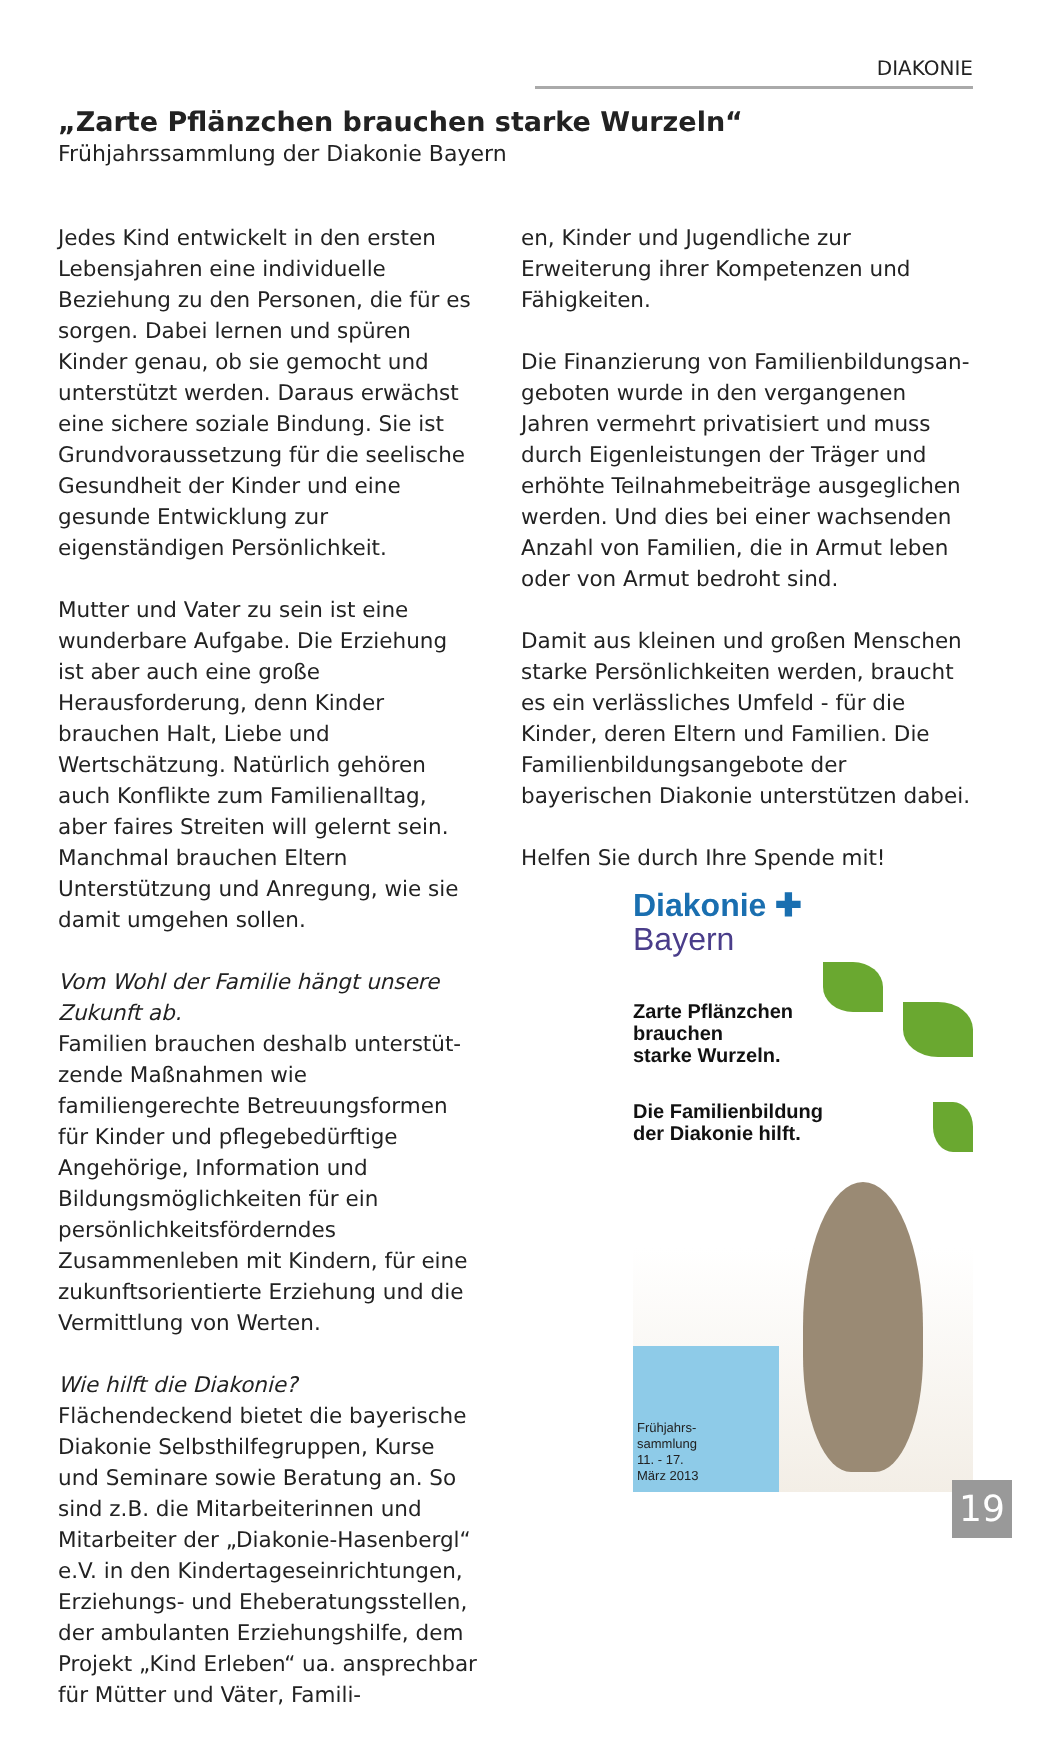DIAKONIE
„Zarte Pflänzchen brauchen starke Wurzeln“
Frühjahrssammlung der Diakonie Bayern
Jedes Kind entwickelt in den ersten Lebens­jahren eine individuelle Beziehung zu den Personen, die für es sorgen. Dabei lernen und spüren Kinder genau, ob sie gemocht und unterstützt werden. Daraus erwächst eine sichere soziale Bindung. Sie ist Grund­voraussetzung für die seelische Gesundheit der Kinder und eine gesunde Entwicklung zur eigenständigen Persönlichkeit.
Mutter und Vater zu sein ist eine wunder­bare Aufgabe. Die Erziehung ist aber auch eine große Herausforderung, denn Kinder brauchen Halt, Liebe und Wertschätzung. Natürlich gehören auch Konflikte zum Familienalltag, aber faires Streiten will gelernt sein. Manchmal brauchen Eltern Unterstützung und Anregung, wie sie damit umgehen sollen.
Vom Wohl der Familie hängt unsere Zukunft ab.
Familien brauchen deshalb unterstüt­zende Maßnahmen wie familiengerechte Betreuungsformen für Kinder und pflege­bedürftige Angehörige, Information und Bildungsmöglichkeiten für ein persönlich­keitsförderndes Zusammenleben mit Kin­dern, für eine zukunftsorientierte Erziehung und die Vermittlung von Werten.
Wie hilft die Diakonie?
Flächendeckend bietet die bayerische Diakonie Selbsthilfegruppen, Kurse und Seminare sowie Beratung an. So sind z.B. die Mitarbeiterinnen und Mitarbeiter der „Diakonie-Hasenbergl“ e.V. in den Kin­dertageseinrichtungen, Erziehungs- und Eheberatungsstellen, der ambulanten Erzie­hungshilfe, dem Projekt „Kind Erleben“ ua. ansprechbar für Mütter und Väter, Famili-
en, Kinder und Jugendliche zur Erweiterung ihrer Kompetenzen und Fähigkeiten.
Die Finanzierung von Familienbildungsan­geboten wurde in den vergangenen Jahren vermehrt privatisiert und muss durch Eigenleistungen der Träger und erhöhte Teilnahmebeiträge ausgeglichen werden. Und dies bei einer wachsenden Anzahl von Familien, die in Armut leben oder von Armut bedroht sind.
Damit aus kleinen und großen Menschen starke Persönlichkeiten werden, braucht es ein verlässliches Umfeld - für die Kinder, deren Eltern und Familien. Die Familienbil­dungsangebote der bayerischen Diakonie unterstützen dabei.
Helfen Sie durch Ihre Spende mit!
Frühjahrs-
sammlung
11. - 17.
März 2013
Diakonie ✚
Bayern
Zarte Pflänzchen
brauchen
starke Wurzeln.
Die Familienbildung
der Diakonie hilft.
19